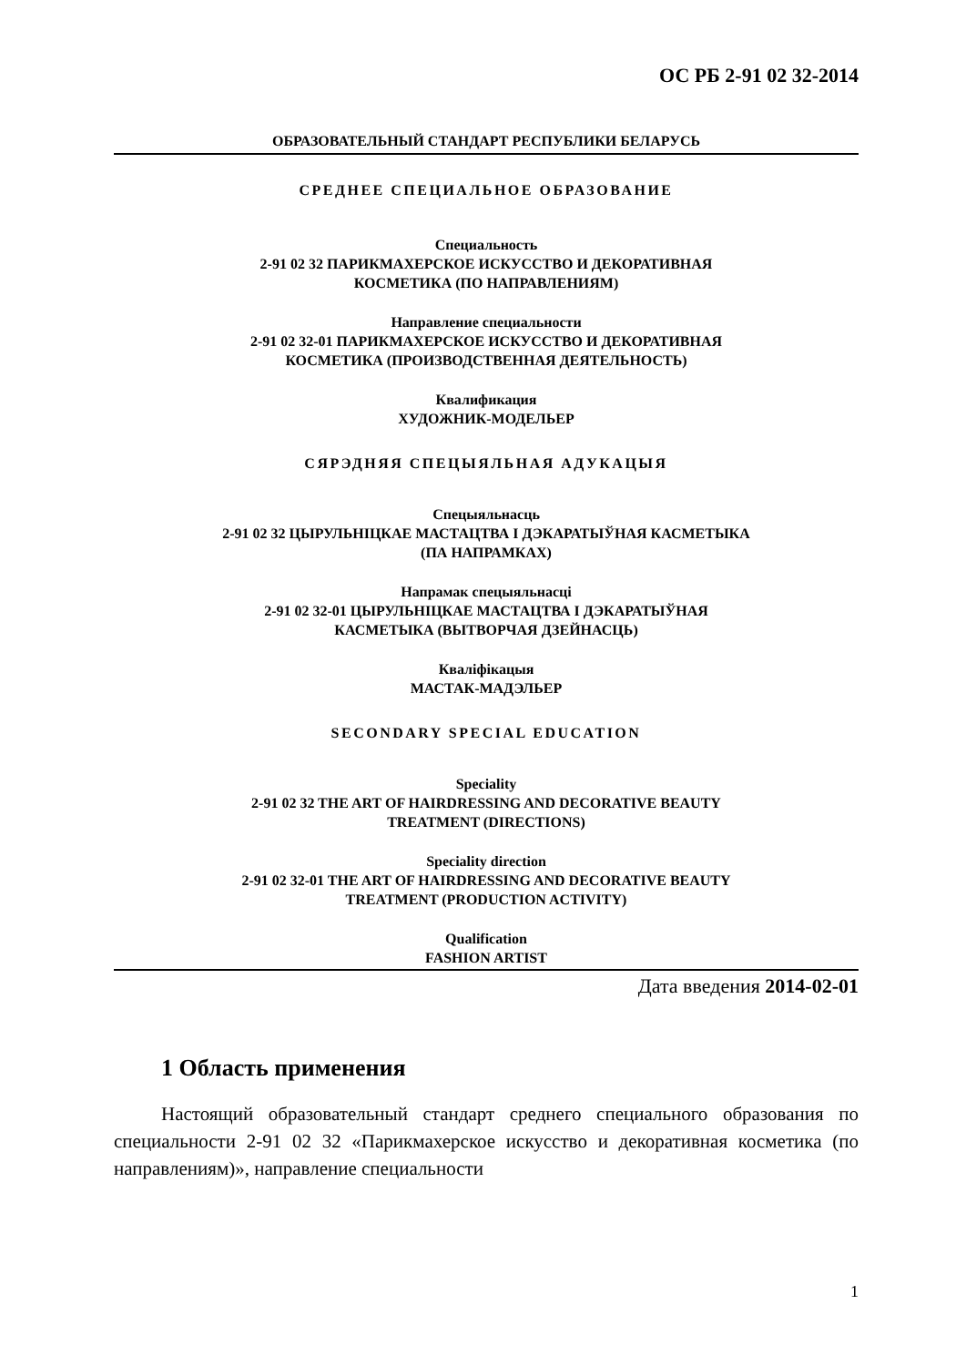ОС РБ 2-91 02 32-2014
ОБРАЗОВАТЕЛЬНЫЙ СТАНДАРТ РЕСПУБЛИКИ БЕЛАРУСЬ
СРЕДНЕЕ СПЕЦИАЛЬНОЕ ОБРАЗОВАНИЕ
Специальность
2-91 02 32 ПАРИКМАХЕРСКОЕ ИСКУССТВО И ДЕКОРАТИВНАЯ
КОСМЕТИКА (ПО НАПРАВЛЕНИЯМ)
Направление специальности
2-91 02 32-01 ПАРИКМАХЕРСКОЕ ИСКУССТВО И ДЕКОРАТИВНАЯ
КОСМЕТИКА (ПРОИЗВОДСТВЕННАЯ ДЕЯТЕЛЬНОСТЬ)
Квалификация
ХУДОЖНИК-МОДЕЛЬЕР
СЯРЭДНЯЯ СПЕЦЫЯЛЬНАЯ АДУКАЦЫЯ
Спецыяльнасць
2-91 02 32 ЦЫРУЛЬНІЦКАЕ МАСТАЦТВА І ДЭКАРАТЫЎНАЯ КАСМЕТЫКА
(ПА НАПРАМКАХ)
Напрамак спецыяльнасці
2-91 02 32-01 ЦЫРУЛЬНІЦКАЕ МАСТАЦТВА І ДЭКАРАТЫЎНАЯ
КАСМЕТЫКА (ВЫТВОРЧАЯ ДЗЕЙНАСЦЬ)
Кваліфікацыя
МАСТАК-МАДЭЛЬЕР
SECONDARY SPECIAL EDUCATION
Speciality
2-91 02 32 THE ART OF HAIRDRESSING AND DECORATIVE BEAUTY
TREATMENT (DIRECTIONS)
Speciality direction
2-91 02 32-01 THE ART OF HAIRDRESSING AND DECORATIVE BEAUTY
TREATMENT (PRODUCTION ACTIVITY)
Qualification
FASHION ARTIST
Дата введения 2014-02-01
1 Область применения
Настоящий образовательный стандарт среднего специального образования по специальности 2-91 02 32 «Парикмахерское искусство и декоративная косметика (по направлениям)», направление специальности
1